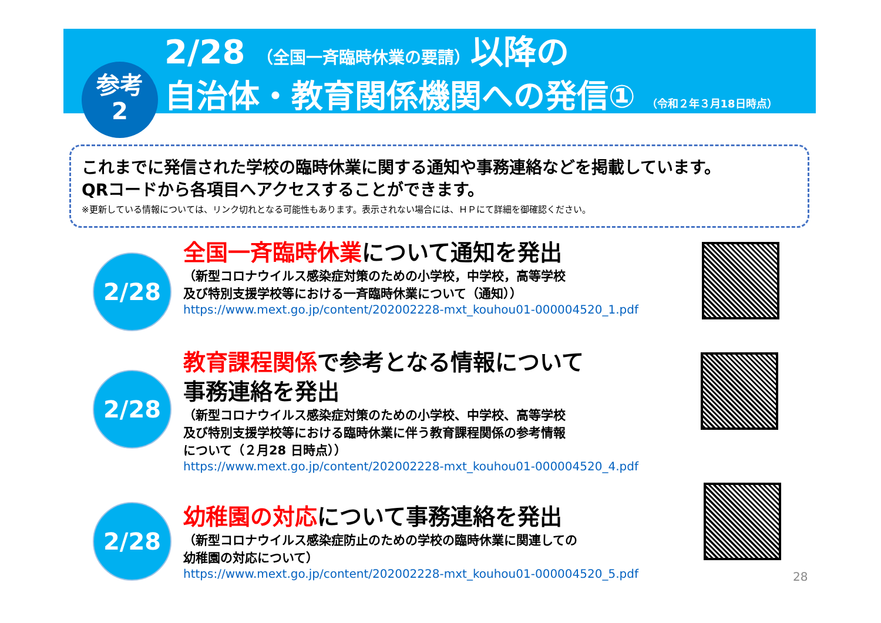参考
2
2/28 （全国一斉臨時休業の要請）以降の
自治体・教育関係機関への発信① （令和２年３月18日時点）
これまでに発信された学校の臨時休業に関する通知や事務連絡などを掲載しています。
QRコードから各項目へアクセスすることができます。
※更新している情報については、リンク切れとなる可能性もあります。表示されない場合には、ＨＰにて詳細を御確認ください。
2/28
全国一斉臨時休業について通知を発出
（新型コロナウイルス感染症対策のための小学校，中学校，高等学校
及び特別支援学校等における一斉臨時休業について（通知））
https://www.mext.go.jp/content/202002228-mxt_kouhou01-000004520_1.pdf
2/28
教育課程関係で参考となる情報について
事務連絡を発出
（新型コロナウイルス感染症対策のための小学校、中学校、高等学校
及び特別支援学校等における臨時休業に伴う教育課程関係の参考情報
について（２月28 日時点））
https://www.mext.go.jp/content/202002228-mxt_kouhou01-000004520_4.pdf
2/28
幼稚園の対応について事務連絡を発出
（新型コロナウイルス感染症防止のための学校の臨時休業に関連しての
幼稚園の対応について）
https://www.mext.go.jp/content/202002228-mxt_kouhou01-000004520_5.pdf
28